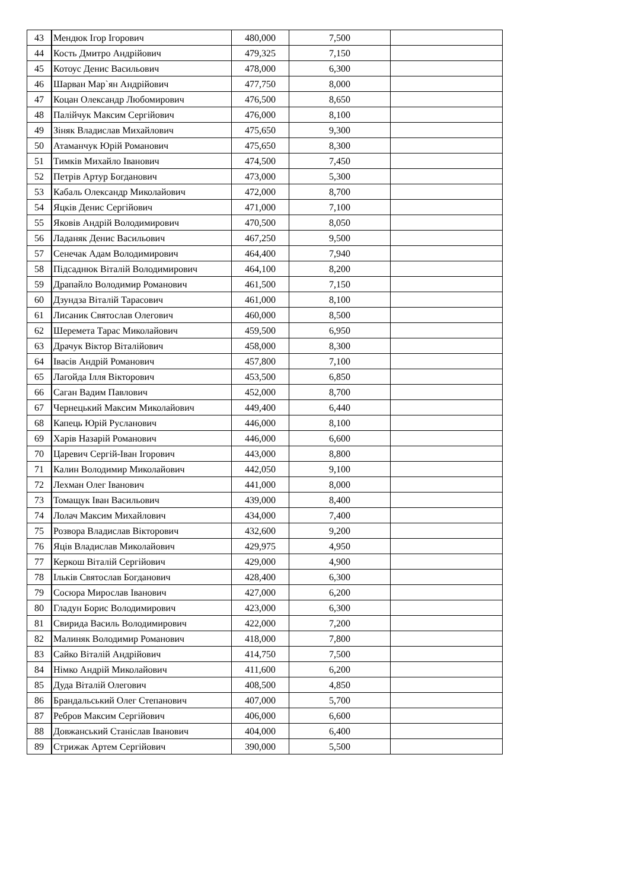| 43 | Мендюк Ігор Ігорович | 480,000 | 7,500 | |
| 44 | Кость Дмитро Андрійович | 479,325 | 7,150 | |
| 45 | Котоус Денис Васильович | 478,000 | 6,300 | |
| 46 | Шарван Мар`ян Андрійович | 477,750 | 8,000 | |
| 47 | Коцан Олександр Любомирович | 476,500 | 8,650 | |
| 48 | Палійчук Максим Сергійович | 476,000 | 8,100 | |
| 49 | Зіняк Владислав Михайлович | 475,650 | 9,300 | |
| 50 | Атаманчук Юрій Романович | 475,650 | 8,300 | |
| 51 | Тимків Михайло Іванович | 474,500 | 7,450 | |
| 52 | Петрів Артур Богданович | 473,000 | 5,300 | |
| 53 | Кабаль Олександр Миколайович | 472,000 | 8,700 | |
| 54 | Яцків Денис Сергійович | 471,000 | 7,100 | |
| 55 | Яковів Андрій Володимирович | 470,500 | 8,050 | |
| 56 | Ладаняк Денис Васильович | 467,250 | 9,500 | |
| 57 | Сенечак Адам Володимирович | 464,400 | 7,940 | |
| 58 | Підсаднюк Віталій Володимирович | 464,100 | 8,200 | |
| 59 | Драпайло Володимир Романович | 461,500 | 7,150 | |
| 60 | Дзундза Віталій Тарасович | 461,000 | 8,100 | |
| 61 | Лисаник Святослав Олегович | 460,000 | 8,500 | |
| 62 | Шеремета Тарас Миколайович | 459,500 | 6,950 | |
| 63 | Драчук Віктор Віталійович | 458,000 | 8,300 | |
| 64 | Івасів Андрій Романович | 457,800 | 7,100 | |
| 65 | Лагойда Ілля Вікторович | 453,500 | 6,850 | |
| 66 | Саган Вадим Павлович | 452,000 | 8,700 | |
| 67 | Чернецький Максим Миколайович | 449,400 | 6,440 | |
| 68 | Капець Юрій Русланович | 446,000 | 8,100 | |
| 69 | Харів Назарій Романович | 446,000 | 6,600 | |
| 70 | Царевич Сергій-Іван Ігорович | 443,000 | 8,800 | |
| 71 | Калин Володимир Миколайович | 442,050 | 9,100 | |
| 72 | Лехман Олег Іванович | 441,000 | 8,000 | |
| 73 | Томащук Іван Васильович | 439,000 | 8,400 | |
| 74 | Лолач Максим Михайлович | 434,000 | 7,400 | |
| 75 | Розвора Владислав Вікторович | 432,600 | 9,200 | |
| 76 | Яців Владислав Миколайович | 429,975 | 4,950 | |
| 77 | Керкош Віталій Сергійович | 429,000 | 4,900 | |
| 78 | Ільків Святослав Богданович | 428,400 | 6,300 | |
| 79 | Сосюра Мирослав Іванович | 427,000 | 6,200 | |
| 80 | Гладун Борис Володимирович | 423,000 | 6,300 | |
| 81 | Свирида Василь Володимирович | 422,000 | 7,200 | |
| 82 | Малиняк Володимир Романович | 418,000 | 7,800 | |
| 83 | Сайко Віталій Андрійович | 414,750 | 7,500 | |
| 84 | Німко Андрій Миколайович | 411,600 | 6,200 | |
| 85 | Дуда Віталій Олегович | 408,500 | 4,850 | |
| 86 | Брандальський Олег Степанович | 407,000 | 5,700 | |
| 87 | Ребров Максим Сергійович | 406,000 | 6,600 | |
| 88 | Довжанський Станіслав Іванович | 404,000 | 6,400 | |
| 89 | Стрижак Артем Сергійович | 390,000 | 5,500 | |